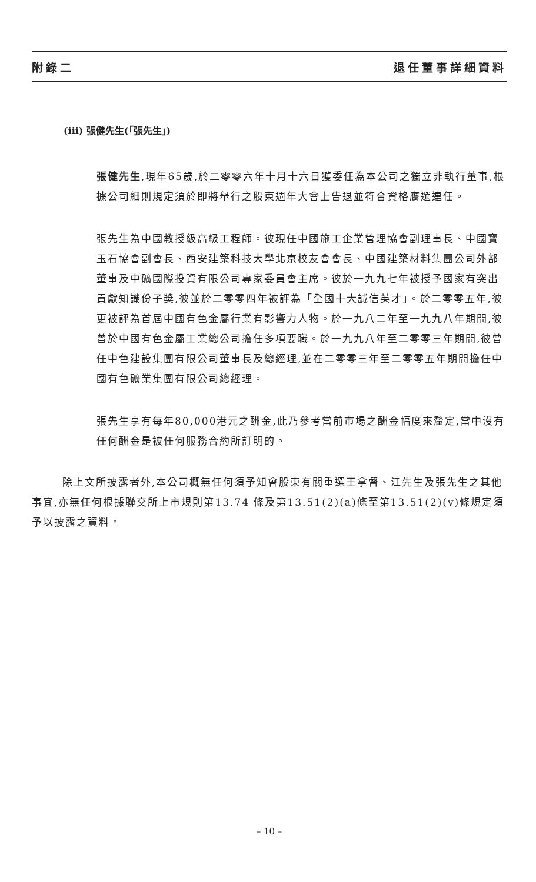附錄二 退任董事詳細資料
(iii) 張健先生(「張先生」)
張健先生,現年65歲,於二零零六年十月十六日獲委任為本公司之獨立非執行董事,根據公司細則規定須於即將舉行之股東週年大會上告退並符合資格膺選連任。
張先生為中國教授級高級工程師。彼現任中國施工企業管理協會副理事長、中國寶玉石協會副會長、西安建築科技大學北京校友會會長、中國建築材料集團公司外部董事及中礦國際投資有限公司專家委員會主席。彼於一九九七年被授予國家有突出貢獻知識份子獎,彼並於二零零四年被評為「全國十大誠信英才」。於二零零五年,彼更被評為首屆中國有色金屬行業有影響力人物。於一九八二年至一九九八年期間,彼曾於中國有色金屬工業總公司擔任多項要職。於一九九八年至二零零三年期間,彼曾任中色建設集團有限公司董事長及總經理,並在二零零三年至二零零五年期間擔任中國有色礦業集團有限公司總經理。
張先生享有每年80,000港元之酬金,此乃參考當前市場之酬金幅度來釐定,當中沒有任何酬金是被任何服務合約所訂明的。
除上文所披露者外,本公司概無任何須予知會股東有關重選王拿督、江先生及張先生之其他事宜,亦無任何根據聯交所上市規則第13.74 條及第13.51(2)(a)條至第13.51(2)(v)條規定須予以披露之資料。
– 10 –